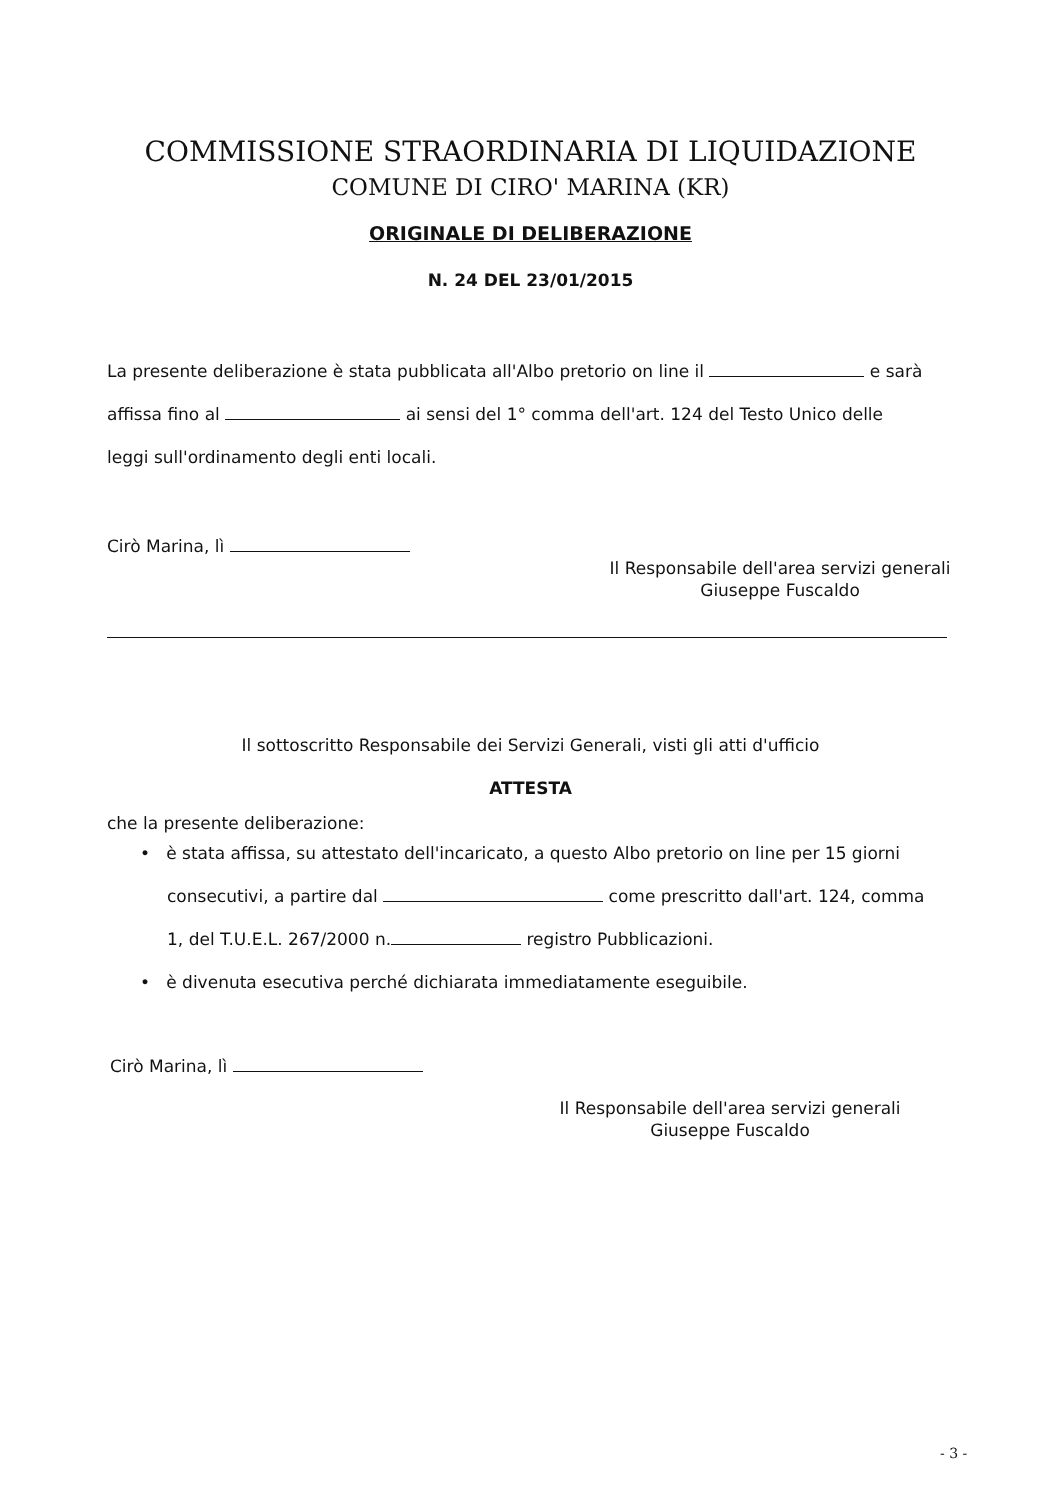COMMISSIONE STRAORDINARIA DI LIQUIDAZIONE
COMUNE DI CIRO' MARINA (KR)
ORIGINALE DI DELIBERAZIONE
N. 24 DEL 23/01/2015
La presente deliberazione è stata pubblicata all'Albo pretorio on line il e sarà
affissa fino al ai sensi del 1° comma dell'art. 124 del Testo Unico delle
leggi sull'ordinamento degli enti locali.
Cirò Marina, lì
Il Responsabile dell'area servizi generali
Giuseppe Fuscaldo
Il sottoscritto Responsabile dei Servizi Generali, visti gli atti d'ufficio
ATTESTA
che la presente deliberazione:
• è stata affissa, su attestato dell'incaricato, a questo Albo pretorio on line per 15 giorni
consecutivi, a partire dal come prescritto dall'art. 124, comma
1, del T.U.E.L. 267/2000 n. registro Pubblicazioni.
• è divenuta esecutiva perché dichiarata immediatamente eseguibile.
Cirò Marina, lì
Il Responsabile dell'area servizi generali
Giuseppe Fuscaldo
- 3 -